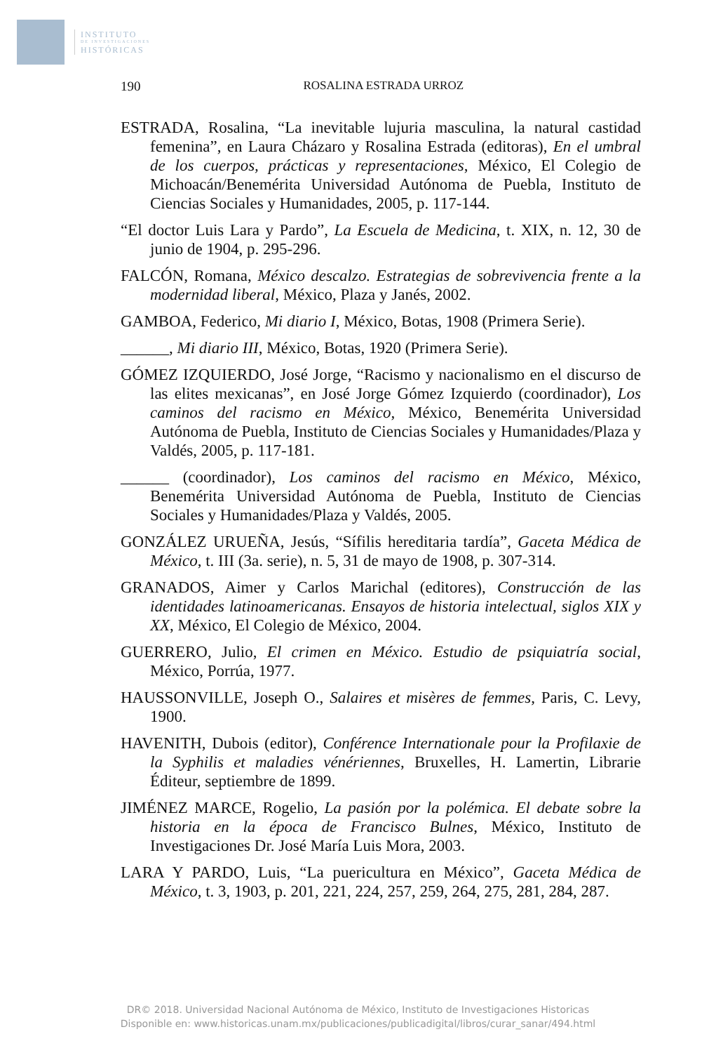INSTITUTO
DE INVESTIGACIONES
HISTÓRICAS
190 ROSALINA ESTRADA URROZ
ESTRADA, Rosalina, “La inevitable lujuria masculina, la natural castidad femenina”, en Laura Cházaro y Rosalina Estrada (editoras), En el umbral de los cuerpos, prácticas y representaciones, México, El Colegio de Michoacán/Benemérita Universidad Autónoma de Puebla, Instituto de Ciencias Sociales y Humanidades, 2005, p. 117-144.
“El doctor Luis Lara y Pardo”, La Escuela de Medicina, t. XIX, n. 12, 30 de junio de 1904, p. 295-296.
FALCÓN, Romana, México descalzo. Estrategias de sobrevivencia frente a la modernidad liberal, México, Plaza y Janés, 2002.
GAMBOA, Federico, Mi diario I, México, Botas, 1908 (Primera Serie).
______, Mi diario III, México, Botas, 1920 (Primera Serie).
GÓMEZ IZQUIERDO, José Jorge, “Racismo y nacionalismo en el discurso de las elites mexicanas”, en José Jorge Gómez Izquierdo (coordinador), Los caminos del racismo en México, México, Benemérita Universidad Autónoma de Puebla, Instituto de Ciencias Sociales y Humanidades/Plaza y Valdés, 2005, p. 117-181.
______ (coordinador), Los caminos del racismo en México, México, Benemérita Universidad Autónoma de Puebla, Instituto de Ciencias Sociales y Humanidades/Plaza y Valdés, 2005.
GONZÁLEZ URUEÑA, Jesús, “Sífilis hereditaria tardía”, Gaceta Médica de México, t. III (3a. serie), n. 5, 31 de mayo de 1908, p. 307-314.
GRANADOS, Aimer y Carlos Marichal (editores), Construcción de las identidades latinoamericanas. Ensayos de historia intelectual, siglos XIX y XX, México, El Colegio de México, 2004.
GUERRERO, Julio, El crimen en México. Estudio de psiquiatría social, México, Porrúa, 1977.
HAUSSONVILLE, Joseph O., Salaires et misères de femmes, Paris, C. Levy, 1900.
HAVENITH, Dubois (editor), Conférence Internationale pour la Profilaxie de la Syphilis et maladies vénériennes, Bruxelles, H. Lamertin, Librarie Éditeur, septiembre de 1899.
JIMÉNEZ MARCE, Rogelio, La pasión por la polémica. El debate sobre la historia en la época de Francisco Bulnes, México, Instituto de Investigaciones Dr. José María Luis Mora, 2003.
LARA Y PARDO, Luis, “La puericultura en México”, Gaceta Médica de México, t. 3, 1903, p. 201, 221, 224, 257, 259, 264, 275, 281, 284, 287.
DR© 2018. Universidad Nacional Autónoma de México, Instituto de Investigaciones Historicas
Disponible en: www.historicas.unam.mx/publicaciones/publicadigital/libros/curar_sanar/494.html